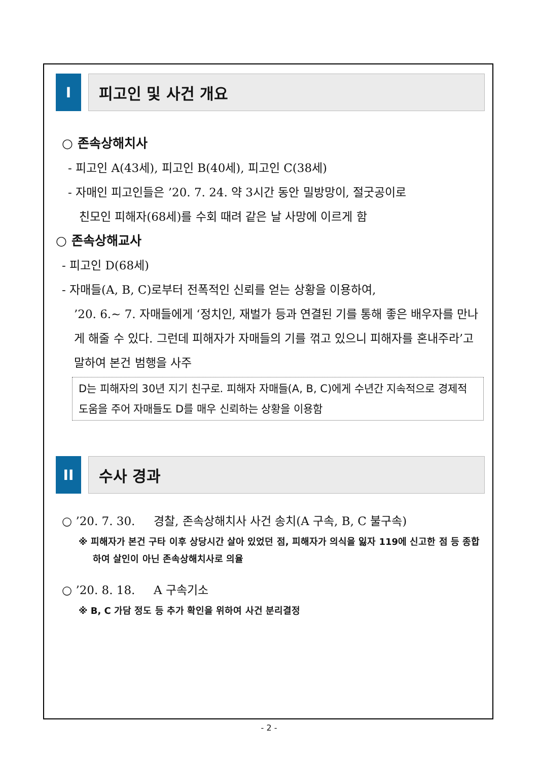I 피고인 및 사건 개요
○ 존속상해치사
- 피고인 A(43세), 피고인 B(40세), 피고인 C(38세)
- 자매인 피고인들은 ’20. 7. 24. 약 3시간 동안 밀방망이, 절굿공이로
친모인 피해자(68세)를 수회 때려 같은 날 사망에 이르게 함
○ 존속상해교사
- 피고인 D(68세)
- 자매들(A, B, C)로부터 전폭적인 신뢰를 얻는 상황을 이용하여,
’20. 6.~ 7. 자매들에게 ‘정치인, 재벌가 등과 연결된 기를 통해 좋은 배우자를 만나게 해줄 수 있다. 그런데 피해자가 자매들의 기를 꺾고 있으니 피해자를 혼내주라’고 말하여 본건 범행을 사주
D는 피해자의 30년 지기 친구로. 피해자 자매들(A, B, C)에게 수년간 지속적으로 경제적 도움을 주어 자매들도 D를 매우 신뢰하는 상황을 이용함
II 수사 경과
○ ’20. 7. 30. 경찰, 존속상해치사 사건 송치(A 구속, B, C 불구속)
※ 피해자가 본건 구타 이후 상당시간 살아 있었던 점, 피해자가 의식을 잃자 119에 신고한 점 등 종합하여 살인이 아닌 존속상해치사로 의율
○ ’20. 8. 18. A 구속기소
※ B, C 가담 정도 등 추가 확인을 위하여 사건 분리결정
- 2 -